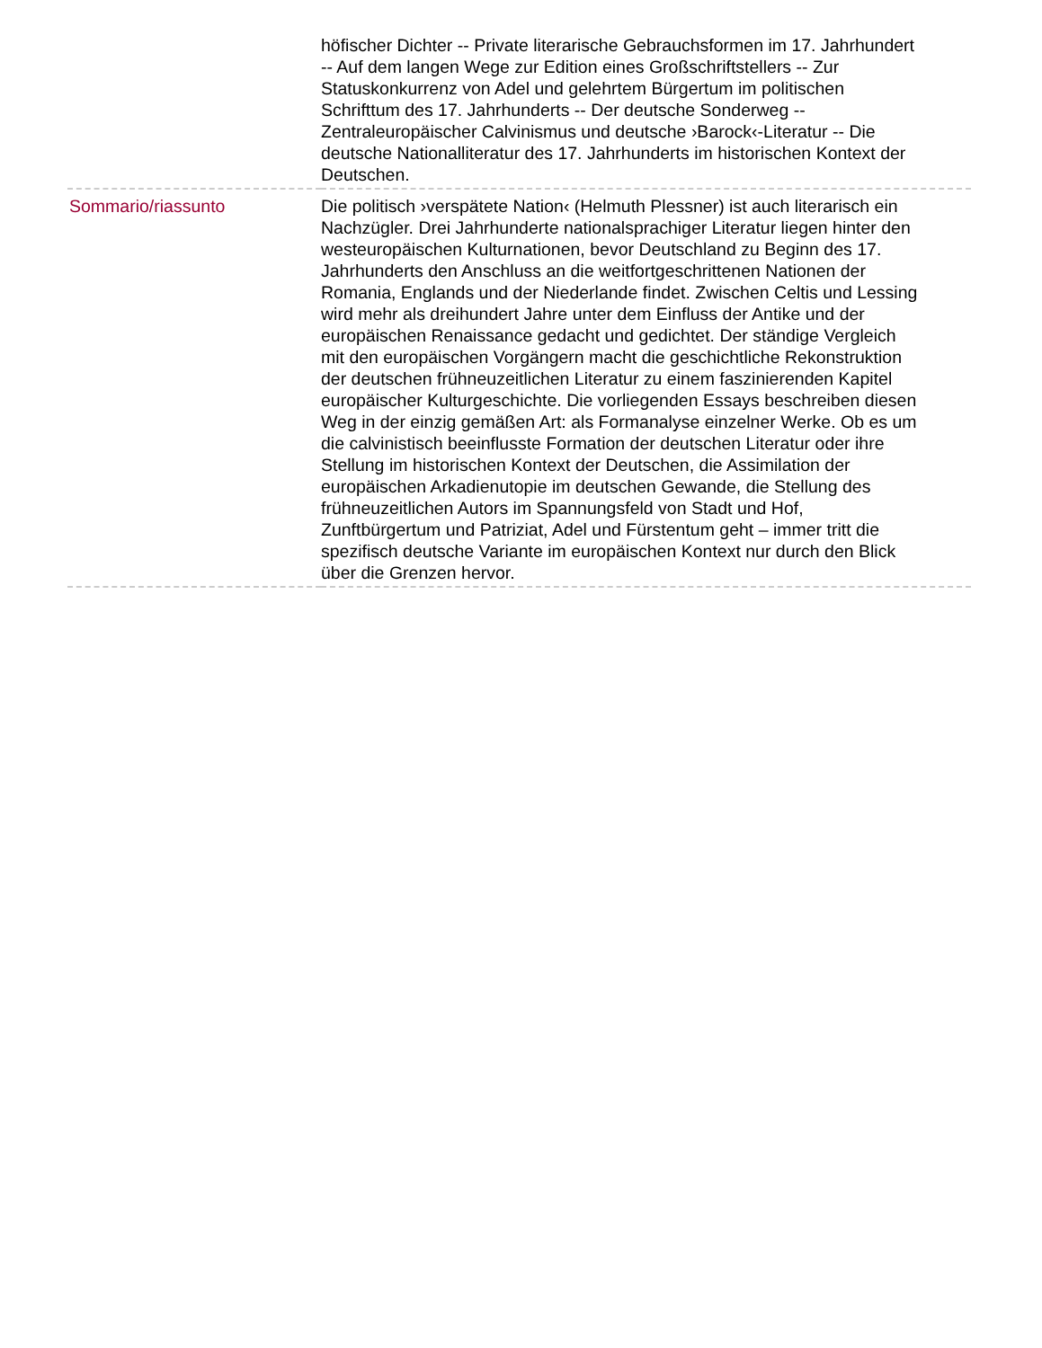| | höfischer Dichter -- Private literarische Gebrauchsformen im 17. Jahrhundert -- Auf dem langen Wege zur Edition eines Großschriftstellers -- Zur Statuskonkurrenz von Adel und gelehrtem Bürgertum im politischen Schrifttum des 17. Jahrhunderts -- Der deutsche Sonderweg -- Zentraleuropäischer Calvinismus und deutsche ›Barock‹-Literatur -- Die deutsche Nationalliteratur des 17. Jahrhunderts im historischen Kontext der Deutschen. |
| Sommario/riassunto | Die politisch ›verspätete Nation‹ (Helmuth Plessner) ist auch literarisch ein Nachzügler. Drei Jahrhunderte nationalsprachiger Literatur liegen hinter den westeuropäischen Kulturnationen, bevor Deutschland zu Beginn des 17. Jahrhunderts den Anschluss an die weitfortgeschrittenen Nationen der Romania, Englands und der Niederlande findet. Zwischen Celtis und Lessing wird mehr als dreihundert Jahre unter dem Einfluss der Antike und der europäischen Renaissance gedacht und gedichtet. Der ständige Vergleich mit den europäischen Vorgängern macht die geschichtliche Rekonstruktion der deutschen frühneuzeitlichen Literatur zu einem faszinierenden Kapitel europäischer Kulturgeschichte. Die vorliegenden Essays beschreiben diesen Weg in der einzig gemäßen Art: als Formanalyse einzelner Werke. Ob es um die calvinistisch beeinflusste Formation der deutschen Literatur oder ihre Stellung im historischen Kontext der Deutschen, die Assimilation der europäischen Arkadienutopie im deutschen Gewande, die Stellung des frühneuzeitlichen Autors im Spannungsfeld von Stadt und Hof, Zunftbürgertum und Patriziat, Adel und Fürstentum geht – immer tritt die spezifisch deutsche Variante im europäischen Kontext nur durch den Blick über die Grenzen hervor. |